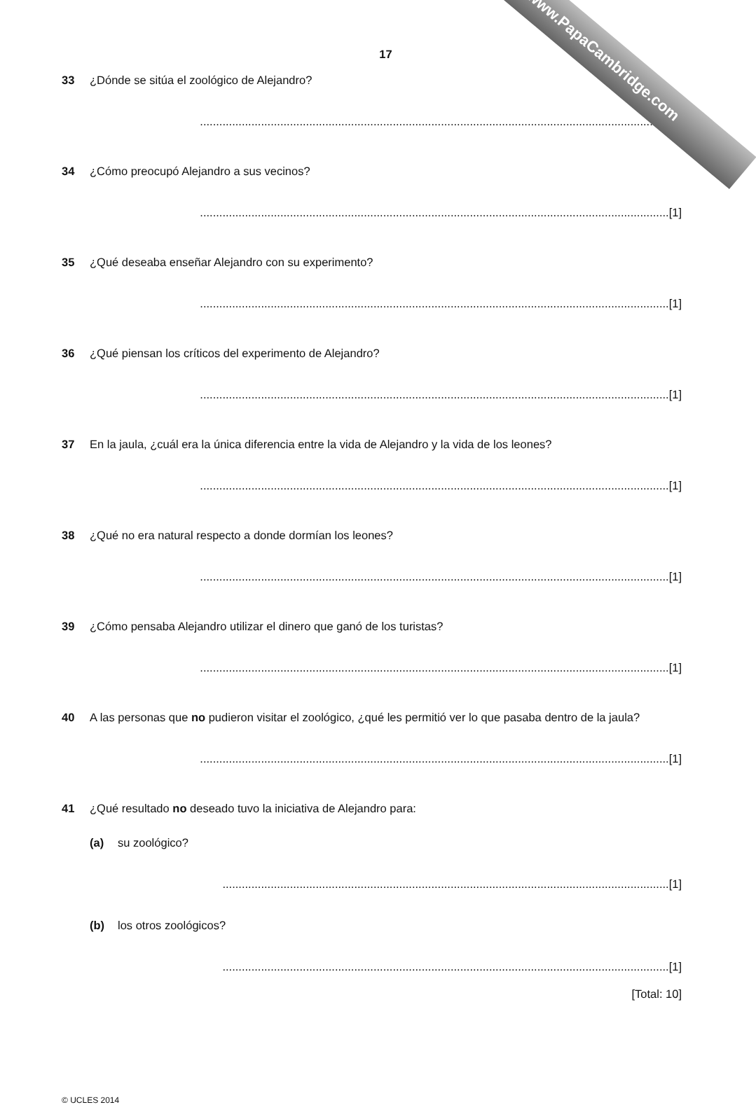www.PapaCambridge.com
17
33 ¿Dónde se sitúa el zoológico de Alejandro?
..................................................................................................................................................[1]
34 ¿Cómo preocupó Alejandro a sus vecinos?
..................................................................................................................................................[1]
35 ¿Qué deseaba enseñar Alejandro con su experimento?
..................................................................................................................................................[1]
36 ¿Qué piensan los críticos del experimento de Alejandro?
..................................................................................................................................................[1]
37 En la jaula, ¿cuál era la única diferencia entre la vida de Alejandro y la vida de los leones?
..................................................................................................................................................[1]
38 ¿Qué no era natural respecto a donde dormían los leones?
..................................................................................................................................................[1]
39 ¿Cómo pensaba Alejandro utilizar el dinero que ganó de los turistas?
..................................................................................................................................................[1]
40 A las personas que no pudieron visitar el zoológico, ¿qué les permitió ver lo que pasaba dentro de la jaula?
..................................................................................................................................................[1]
41 ¿Qué resultado no deseado tuvo la iniciativa de Alejandro para:
(a) su zoológico?
...........................................................................................................................................[1]
(b) los otros zoológicos?
...........................................................................................................................................[1]
[Total: 10]
© UCLES 2014